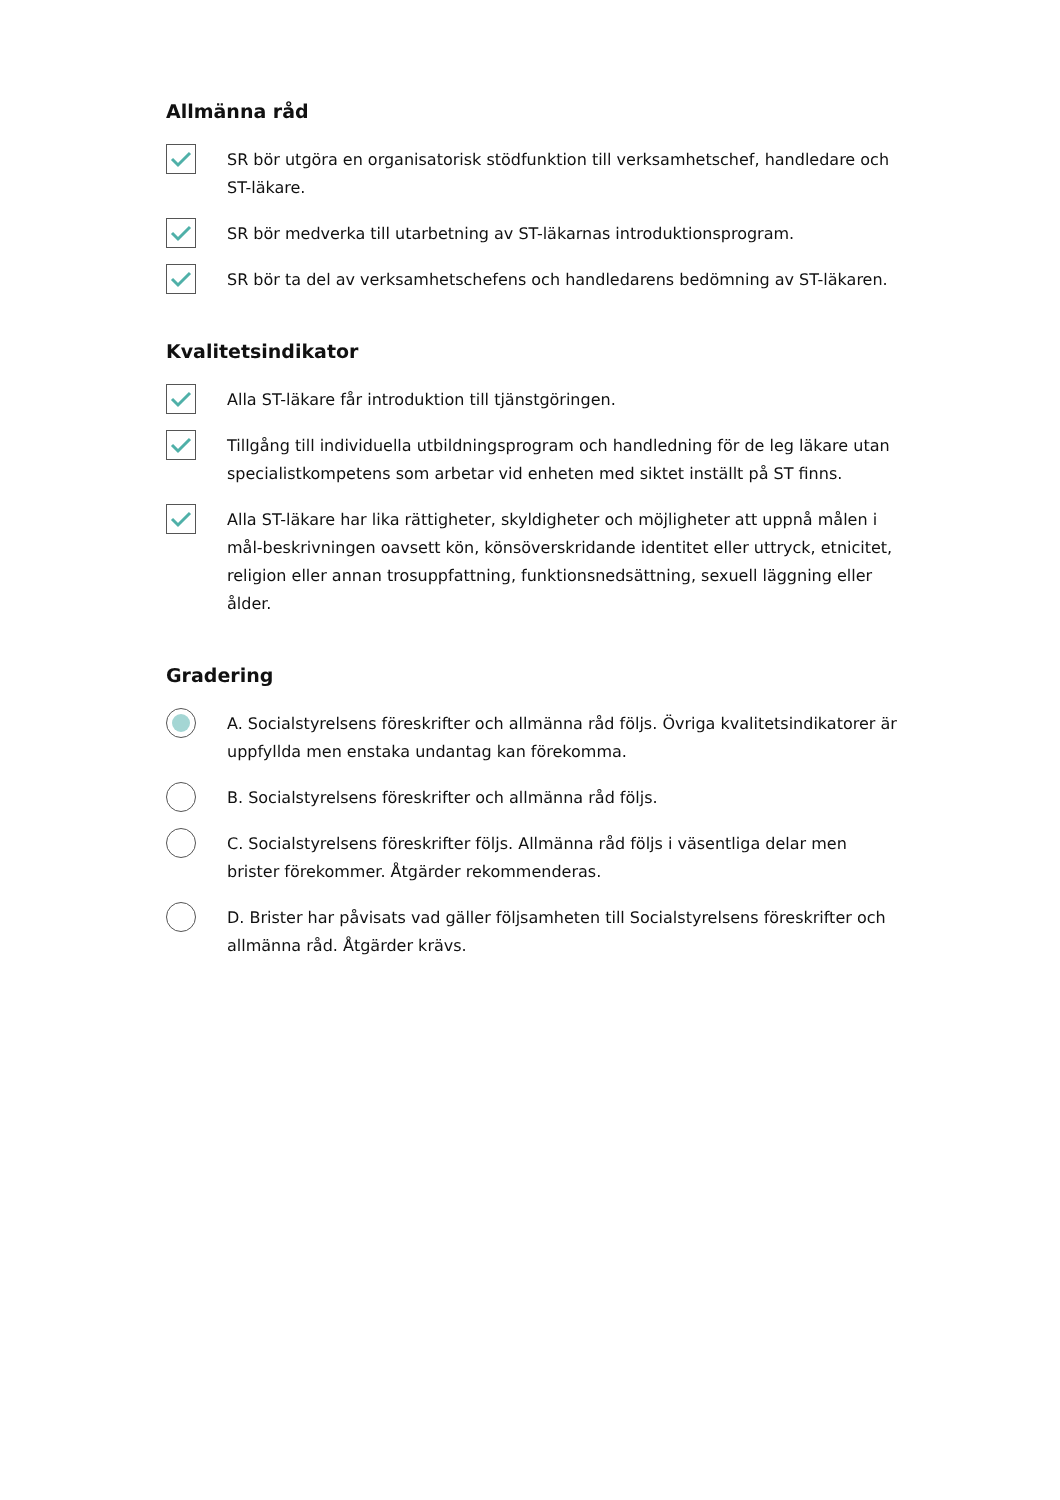Allmänna råd
SR bör utgöra en organisatorisk stödfunktion till verksamhetschef, handledare och ST-läkare.
SR bör medverka till utarbetning av ST-läkarnas introduktionsprogram.
SR bör ta del av verksamhetschefens och handledarens bedömning av ST-läkaren.
Kvalitetsindikator
Alla ST-läkare får introduktion till tjänstgöringen.
Tillgång till individuella utbildningsprogram och handledning för de leg läkare utan specialistkompetens som arbetar vid enheten med siktet inställt på ST finns.
Alla ST-läkare har lika rättigheter, skyldigheter och möjligheter att uppnå målen i mål-beskrivningen oavsett kön, könsöverskridande identitet eller uttryck, etnicitet, religion eller annan trosuppfattning, funktionsnedsättning, sexuell läggning eller ålder.
Gradering
A. Socialstyrelsens föreskrifter och allmänna råd följs. Övriga kvalitetsindikatorer är uppfyllda men enstaka undantag kan förekomma.
B. Socialstyrelsens föreskrifter och allmänna råd följs.
C. Socialstyrelsens föreskrifter följs. Allmänna råd följs i väsentliga delar men brister förekommer. Åtgärder rekommenderas.
D. Brister har påvisats vad gäller följsamheten till Socialstyrelsens föreskrifter och allmänna råd. Åtgärder krävs.